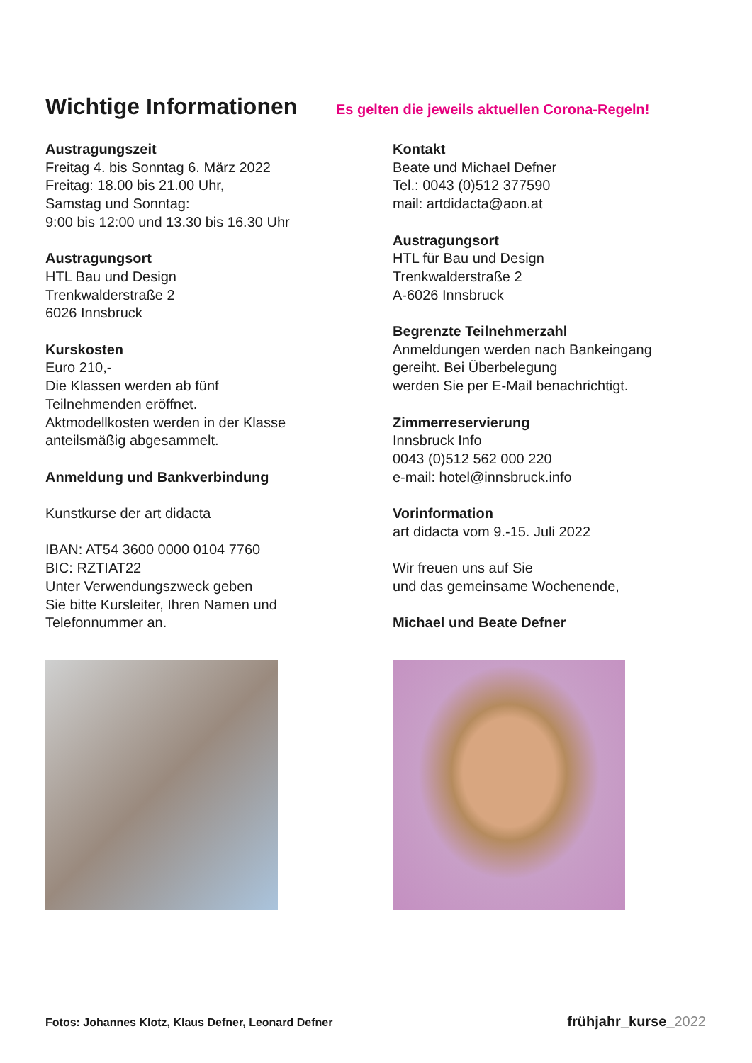Wichtige Informationen
Es gelten die jeweils aktuellen Corona-Regeln!
Austragungszeit
Freitag 4. bis Sonntag 6. März 2022
Freitag: 18.00 bis 21.00 Uhr,
Samstag und Sonntag:
9:00 bis 12:00 und 13.30 bis 16.30 Uhr
Austragungsort
HTL Bau und Design
Trenkwalderstraße 2
6026 Innsbruck
Kurskosten
Euro 210,-
Die Klassen werden ab fünf
Teilnehmenden eröffnet.
Aktmodellkosten werden in der Klasse
anteilsmäßig abgesammelt.
Anmeldung und Bankverbindung
Kunstkurse der art didacta
IBAN: AT54 3600 0000 0104 7760
BIC: RZTIAT22
Unter Verwendungszweck geben
Sie bitte Kursleiter, Ihren Namen und
Telefonnummer an.
Kontakt
Beate und Michael Defner
Tel.: 0043 (0)512 377590
mail: artdidacta@aon.at
Austragungsort
HTL für Bau und Design
Trenkwalderstraße 2
A-6026 Innsbruck
Begrenzte Teilnehmerzahl
Anmeldungen werden nach Bankeingang
gereiht. Bei Überbelegung
werden Sie per E-Mail benachrichtigt.
Zimmerreservierung
Innsbruck Info
0043 (0)512 562 000 220
e-mail: hotel@innsbruck.info
Vorinformation
art didacta vom 9.-15. Juli 2022
Wir freuen uns auf Sie
und das gemeinsame Wochenende,
Michael und Beate Defner
Fotos: Johannes Klotz, Klaus Defner, Leonard Defner frühjahr_kurse_2022